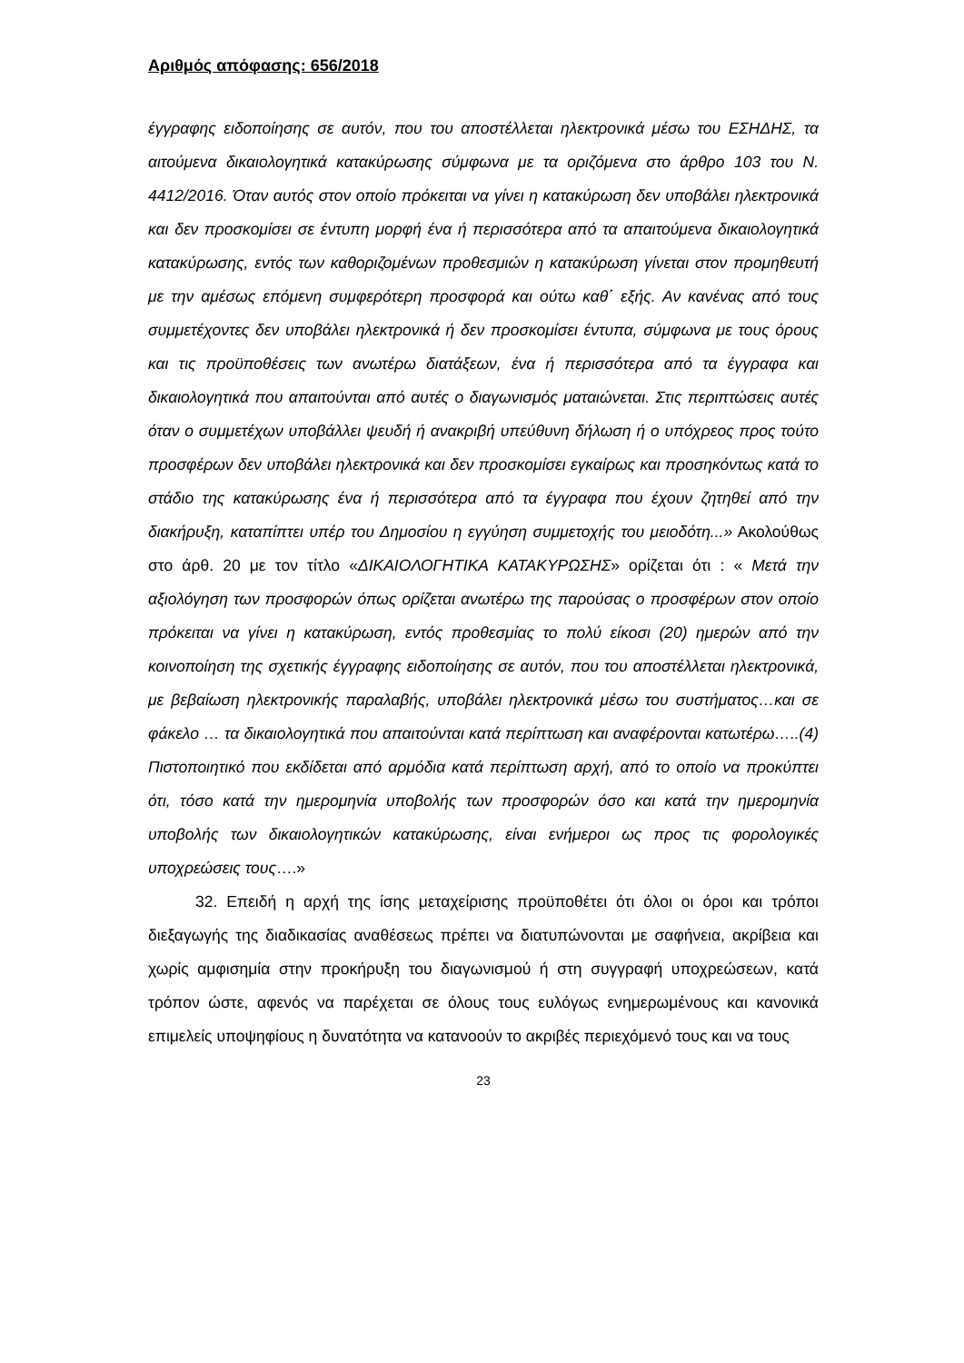Αριθμός απόφασης: 656/2018
έγγραφης ειδοποίησης σε αυτόν, που του αποστέλλεται ηλεκτρονικά μέσω του ΕΣΗΔΗΣ, τα αιτούμενα δικαιολογητικά κατακύρωσης σύμφωνα με τα οριζόμενα στο άρθρο 103 του Ν. 4412/2016. Όταν αυτός στον οποίο πρόκειται να γίνει η κατακύρωση δεν υποβάλει ηλεκτρονικά και δεν προσκομίσει σε έντυπη μορφή ένα ή περισσότερα από τα απαιτούμενα δικαιολογητικά κατακύρωσης, εντός των καθοριζομένων προθεσμιών η κατακύρωση γίνεται στον προμηθευτή με την αμέσως επόμενη συμφερότερη προσφορά και ούτω καθ΄ εξής. Αν κανένας από τους συμμετέχοντες δεν υποβάλει ηλεκτρονικά ή δεν προσκομίσει έντυπα, σύμφωνα με τους όρους και τις προϋποθέσεις των ανωτέρω διατάξεων, ένα ή περισσότερα από τα έγγραφα και δικαιολογητικά που απαιτούνται από αυτές ο διαγωνισμός ματαιώνεται. Στις περιπτώσεις αυτές όταν ο συμμετέχων υποβάλλει ψευδή ή ανακριβή υπεύθυνη δήλωση ή ο υπόχρεος προς τούτο προσφέρων δεν υποβάλει ηλεκτρονικά και δεν προσκομίσει εγκαίρως και προσηκόντως κατά το στάδιο της κατακύρωσης ένα ή περισσότερα από τα έγγραφα που έχουν ζητηθεί από την διακήρυξη, καταπίπτει υπέρ του Δημοσίου η εγγύηση συμμετοχής του μειοδότη...» Ακολούθως στο άρθ. 20 με τον τίτλο «ΔΙΚΑΙΟΛΟΓΗΤΙΚΑ ΚΑΤΑΚΥΡΩΣΗΣ» ορίζεται ότι : « Μετά την αξιολόγηση των προσφορών όπως ορίζεται ανωτέρω της παρούσας ο προσφέρων στον οποίο πρόκειται να γίνει η κατακύρωση, εντός προθεσμίας το πολύ είκοσι (20) ημερών από την κοινοποίηση της σχετικής έγγραφης ειδοποίησης σε αυτόν, που του αποστέλλεται ηλεκτρονικά, με βεβαίωση ηλεκτρονικής παραλαβής, υποβάλει ηλεκτρονικά μέσω του συστήματος…και σε φάκελο … τα δικαιολογητικά που απαιτούνται κατά περίπτωση και αναφέρονται κατωτέρω…..(4) Πιστοποιητικό που εκδίδεται από αρμόδια κατά περίπτωση αρχή, από το οποίο να προκύπτει ότι, τόσο κατά την ημερομηνία υποβολής των προσφορών όσο και κατά την ημερομηνία υποβολής των δικαιολογητικών κατακύρωσης, είναι ενήμεροι ως προς τις φορολογικές υποχρεώσεις τους….»
32. Επειδή η αρχή της ίσης μεταχείρισης προϋποθέτει ότι όλοι οι όροι και τρόποι διεξαγωγής της διαδικασίας αναθέσεως πρέπει να διατυπώνονται με σαφήνεια, ακρίβεια και χωρίς αμφισημία στην προκήρυξη του διαγωνισμού ή στη συγγραφή υποχρεώσεων, κατά τρόπον ώστε, αφενός να παρέχεται σε όλους τους ευλόγως ενημερωμένους και κανονικά επιμελείς υποψηφίους η δυνατότητα να κατανοούν το ακριβές περιεχόμενό τους και να τους
23